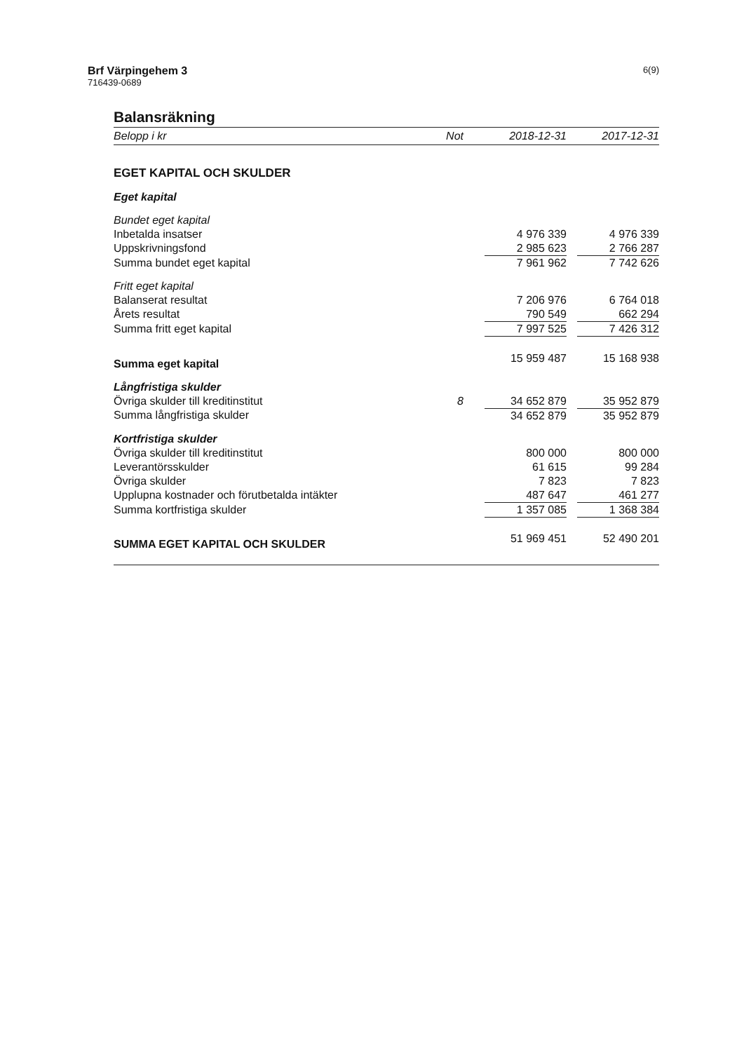Brf Värpingehem 3
716439-0689
6(9)
Balansräkning
| Belopp i kr | Not | 2018-12-31 | | 2017-12-31 |
| --- | --- | --- | --- | --- |
| EGET KAPITAL OCH SKULDER | | | | |
| Eget kapital | | | | |
| Bundet eget kapital | | | | |
| Inbetalda insatser | | 4 976 339 | | 4 976 339 |
| Uppskrivningsfond | | 2 985 623 | | 2 766 287 |
| Summa bundet eget kapital | | 7 961 962 | | 7 742 626 |
| Fritt eget kapital | | | | |
| Balanserat resultat | | 7 206 976 | | 6 764 018 |
| Årets resultat | | 790 549 | | 662 294 |
| Summa fritt eget kapital | | 7 997 525 | | 7 426 312 |
| Summa eget kapital | | 15 959 487 | | 15 168 938 |
| Långfristiga skulder | | | | |
| Övriga skulder till kreditinstitut | 8 | 34 652 879 | | 35 952 879 |
| Summa långfristiga skulder | | 34 652 879 | | 35 952 879 |
| Kortfristiga skulder | | | | |
| Övriga skulder till kreditinstitut | | 800 000 | | 800 000 |
| Leverantörsskulder | | 61 615 | | 99 284 |
| Övriga skulder | | 7 823 | | 7 823 |
| Upplupna kostnader och förutbetalda intäkter | | 487 647 | | 461 277 |
| Summa kortfristiga skulder | | 1 357 085 | | 1 368 384 |
| SUMMA EGET KAPITAL OCH SKULDER | | 51 969 451 | | 52 490 201 |